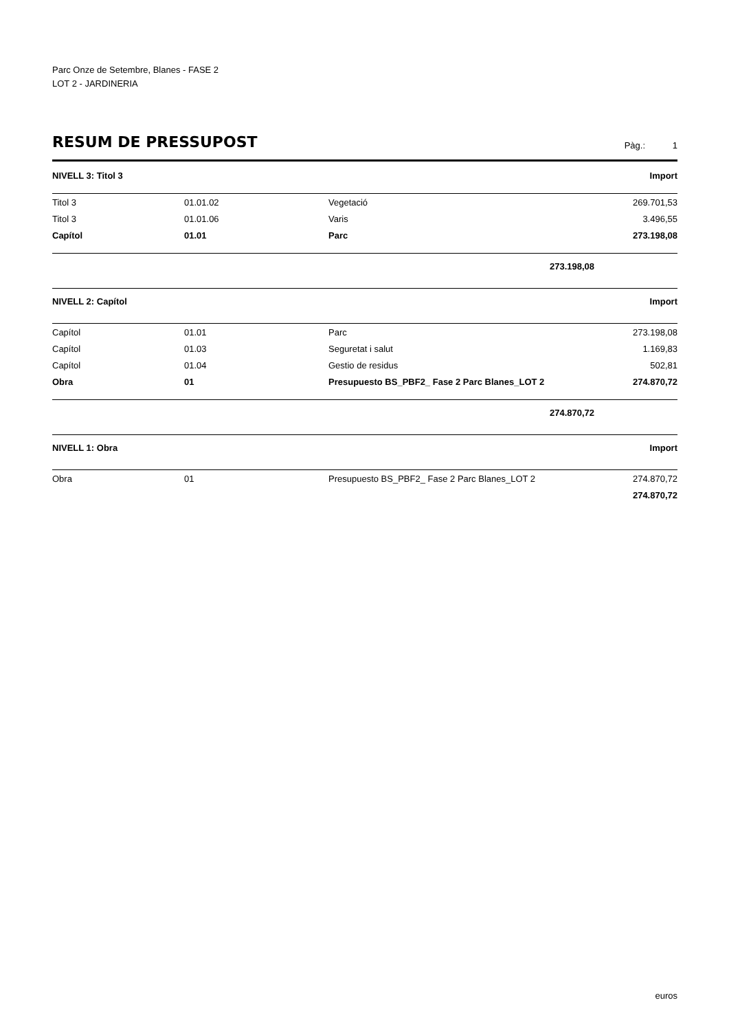Parc Onze de Setembre, Blanes - FASE 2
LOT 2 - JARDINERIA
RESUM DE PRESSUPOST
Pàg.: 1
| NIVELL 3: Titol 3 | | | Import |
| --- | --- | --- | --- |
| Titol 3 | 01.01.02 | Vegetació | 269.701,53 |
| Titol 3 | 01.01.06 | Varis | 3.496,55 |
| Capítol | 01.01 | Parc | 273.198,08 |
| | | 273.198,08 | |
| NIVELL 2: Capítol | | | Import |
| Capítol | 01.01 | Parc | 273.198,08 |
| Capítol | 01.03 | Seguretat i salut | 1.169,83 |
| Capítol | 01.04 | Gestio de residus | 502,81 |
| Obra | 01 | Presupuesto BS_PBF2_ Fase 2 Parc Blanes_LOT 2 | 274.870,72 |
| | | 274.870,72 | |
| NIVELL 1: Obra | | | Import |
| Obra | 01 | Presupuesto BS_PBF2_ Fase 2 Parc Blanes_LOT 2 | 274.870,72 |
| | | | 274.870,72 |
euros